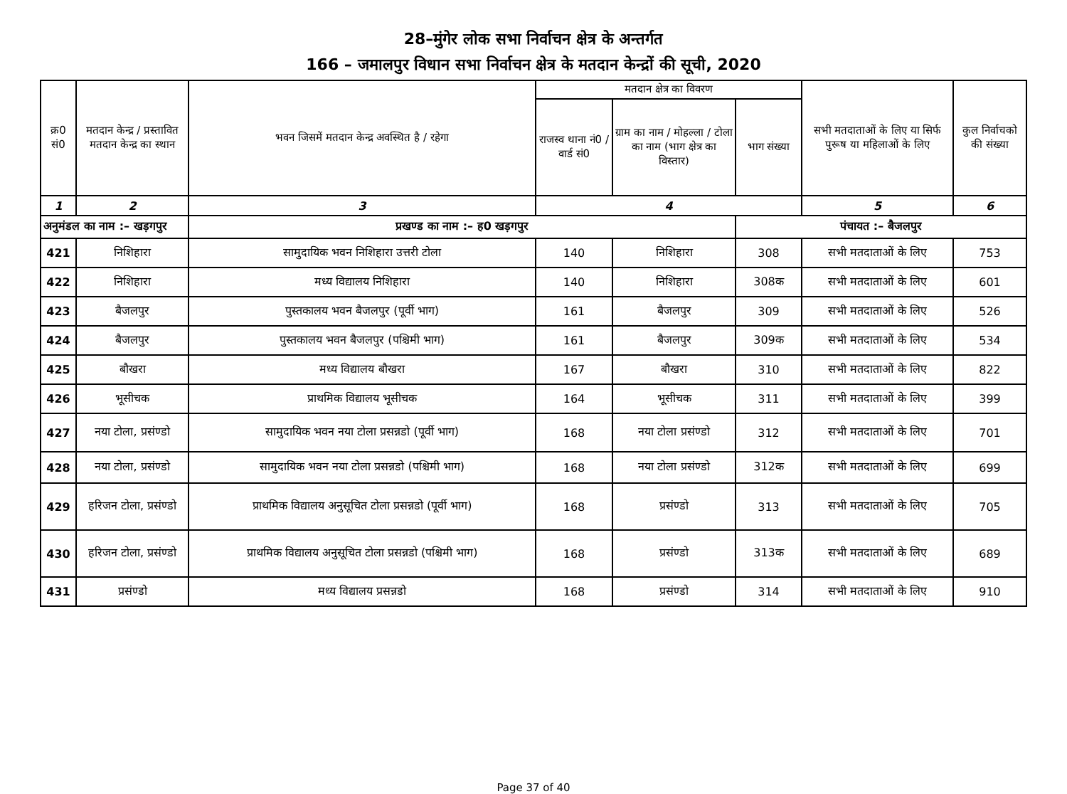28–मुंगेर लोक सभा निर्वाचन क्षेत्र के अन्तर्गत
166 – जमालपुर विधान सभा निर्वाचन क्षेत्र के मतदान केन्द्रों की सूची, 2020
| क्र0 सं0 | मतदान केन्द्र / प्रस्तावित मतदान केन्द्र का स्थान | भवन जिसमें मतदान केन्द्र अवस्थित है / रहेगा | मतदान क्षेत्र का विवरण | | | सभी मतदाताओं के लिए या सिर्फ पुरूष या महिलाओं के लिए | कुल निर्वाचको की संख्या |
| --- | --- | --- | --- | --- | --- | --- | --- |
| | | | राजस्व थाना नं0 / वार्ड सं0 | ग्राम का नाम / मोहल्ला / टोला का नाम (भाग क्षेत्र का विस्तार) | भाग संख्या | | |
| 1 | 2 | 3 | 4 | | | 5 | 6 |
| अनुमंडल का नाम :– खड़गपुर | | प्रखण्ड का नाम :– ह0 खड़गपुर | | | पंचायत :– बैजलपुर | | |
| 421 | निशिहारा | सामुदायिक भवन निशिहारा उत्तरी टोला | 140 | निशिहारा | 308 | सभी मतदाताओं के लिए | 753 |
| 422 | निशिहारा | मध्य विद्यालय निशिहारा | 140 | निशिहारा | 308क | सभी मतदाताओं के लिए | 601 |
| 423 | बैजलपुर | पुस्तकालय भवन बैजलपुर (पूर्वी भाग) | 161 | बैजलपुर | 309 | सभी मतदाताओं के लिए | 526 |
| 424 | बैजलपुर | पुस्तकालय भवन बैजलपुर (पश्चिमी भाग) | 161 | बैजलपुर | 309क | सभी मतदाताओं के लिए | 534 |
| 425 | बौखरा | मध्य विद्यालय बौखरा | 167 | बौखरा | 310 | सभी मतदाताओं के लिए | 822 |
| 426 | भूसीचक | प्राथमिक विद्यालय भूसीचक | 164 | भूसीचक | 311 | सभी मतदाताओं के लिए | 399 |
| 427 | नया टोला, प्रसंण्डो | सामुदायिक भवन नया टोला प्रसन्नडो (पूर्वी भाग) | 168 | नया टोला प्रसंण्डो | 312 | सभी मतदाताओं के लिए | 701 |
| 428 | नया टोला, प्रसंण्डो | सामुदायिक भवन नया टोला प्रसन्नडो (पश्चिमी भाग) | 168 | नया टोला प्रसंण्डो | 312क | सभी मतदाताओं के लिए | 699 |
| 429 | हरिजन टोला, प्रसंण्डो | प्राथमिक विद्यालय अनुसूचित टोला प्रसन्नडो (पूर्वी भाग) | 168 | प्रसंण्डो | 313 | सभी मतदाताओं के लिए | 705 |
| 430 | हरिजन टोला, प्रसंण्डो | प्राथमिक विद्यालय अनुसूचित टोला प्रसन्नडो (पश्चिमी भाग) | 168 | प्रसंण्डो | 313क | सभी मतदाताओं के लिए | 689 |
| 431 | प्रसंण्डो | मध्य विद्यालय प्रसन्नडो | 168 | प्रसंण्डो | 314 | सभी मतदाताओं के लिए | 910 |
Page 37 of 40